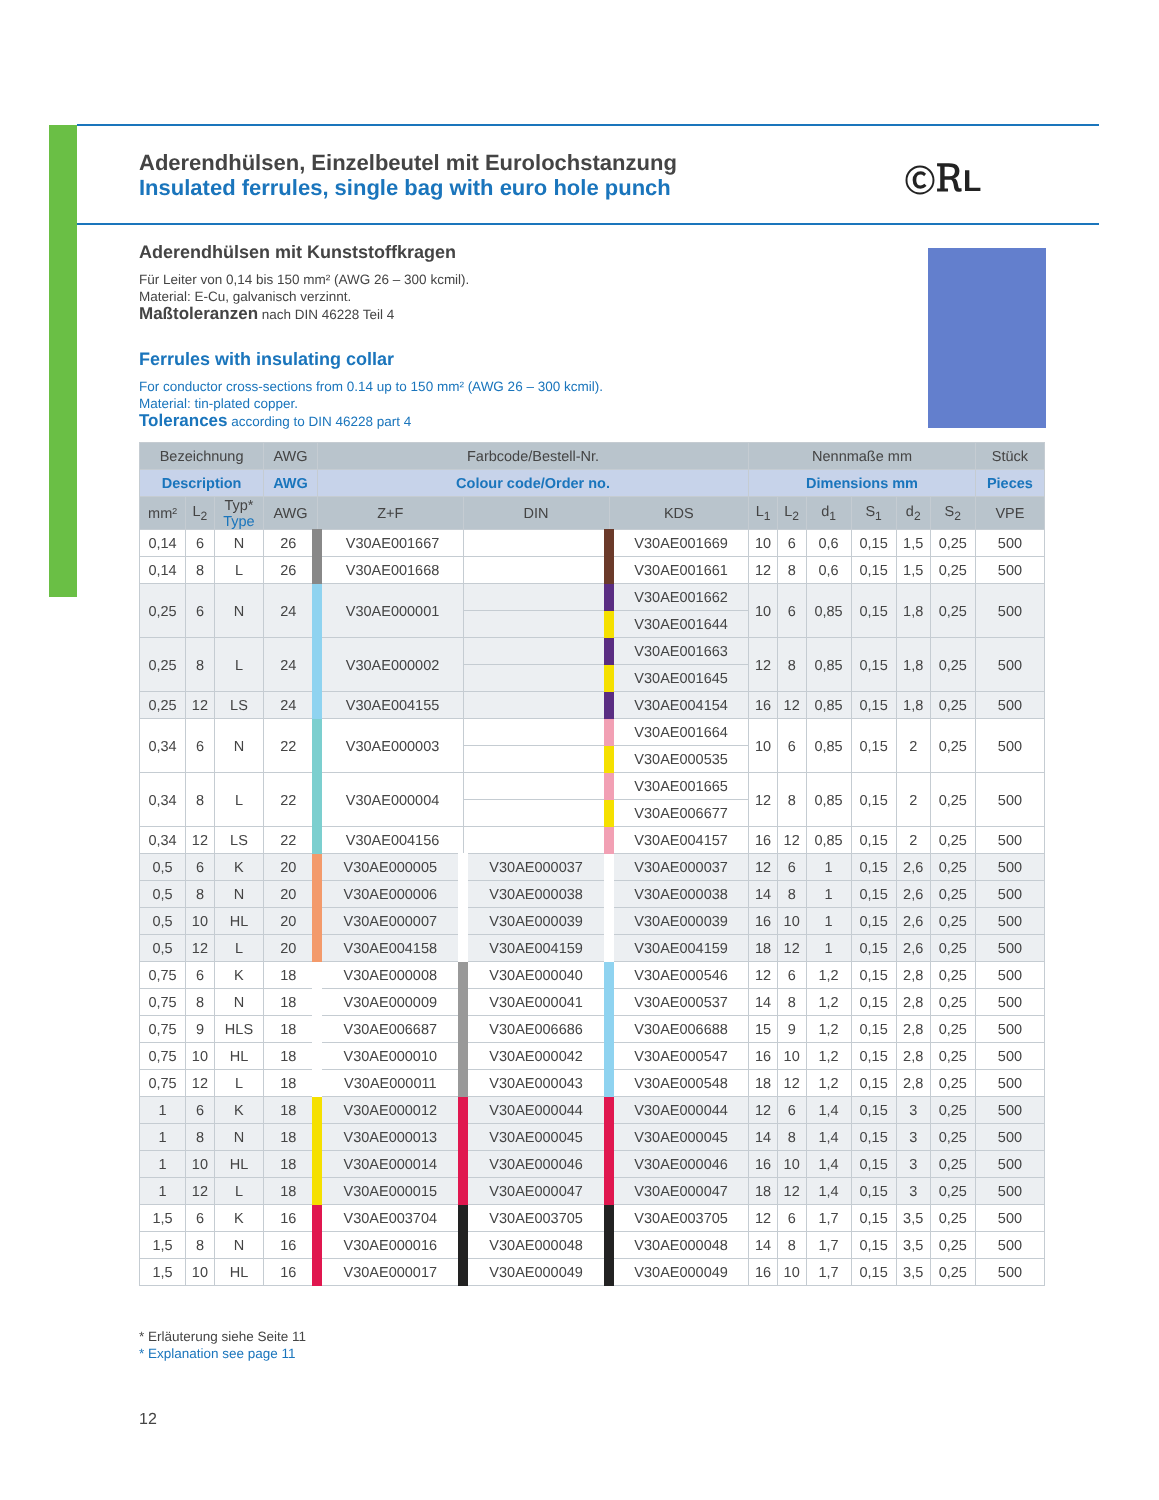ⒸᎡL
Aderendhülsen, Einzelbeutel mit Eurolochstanzung
Insulated ferrules, single bag with euro hole punch
Aderendhülsen mit Kunststoffkragen
Für Leiter von 0,14 bis 150 mm² (AWG 26 – 300 kcmil).
Material: E-Cu, galvanisch verzinnt.
Maßtoleranzen nach DIN 46228 Teil 4
Ferrules with insulating collar
For conductor cross-sections from 0.14 up to 150 mm² (AWG 26 – 300 kcmil).
Material: tin-plated copper.
Tolerances according to DIN 46228 part 4
| Bezeichnung | | | AWG | Farbcode/Bestell-Nr. | | | Nennmaße mm | | | | | | Stück |
| --- | --- | --- | --- | --- | --- | --- | --- | --- | --- | --- | --- | --- | --- |
| Description | | | AWG | Colour code/Order no. | | | Dimensions mm | | | | | | Pieces |
| mm² | L<sub>2</sub> | Typ* Type | AWG | Z+F | DIN | KDS | L<sub>1</sub> | L<sub>2</sub> | d<sub>1</sub> | S<sub>1</sub> | d<sub>2</sub> | S<sub>2</sub> | VPE |
| 0,14 | 6 | N | 26 | V30AE001667 | | V30AE001669 | 10 | 6 | 0,6 | 0,15 | 1,5 | 0,25 | 500 |
| 0,14 | 8 | L | 26 | V30AE001668 | | V30AE001661 | 12 | 8 | 0,6 | 0,15 | 1,5 | 0,25 | 500 |
| 0,25 | 6 | N | 24 | V30AE000001 | | V30AE001662 | 10 | 6 | 0,85 | 0,15 | 1,8 | 0,25 | 500 |
| | | | | | | V30AE001644 | | | | | | | |
| 0,25 | 8 | L | 24 | V30AE000002 | | V30AE001663 | 12 | 8 | 0,85 | 0,15 | 1,8 | 0,25 | 500 |
| | | | | | | V30AE001645 | | | | | | | |
| 0,25 | 12 | LS | 24 | V30AE004155 | | V30AE004154 | 16 | 12 | 0,85 | 0,15 | 1,8 | 0,25 | 500 |
| 0,34 | 6 | N | 22 | V30AE000003 | | V30AE001664 | 10 | 6 | 0,85 | 0,15 | 2 | 0,25 | 500 |
| | | | | | | V30AE000535 | | | | | | | |
| 0,34 | 8 | L | 22 | V30AE000004 | | V30AE001665 | 12 | 8 | 0,85 | 0,15 | 2 | 0,25 | 500 |
| | | | | | | V30AE006677 | | | | | | | |
| 0,34 | 12 | LS | 22 | V30AE004156 | | V30AE004157 | 16 | 12 | 0,85 | 0,15 | 2 | 0,25 | 500 |
| 0,5 | 6 | K | 20 | V30AE000005 | V30AE000037 | V30AE000037 | 12 | 6 | 1 | 0,15 | 2,6 | 0,25 | 500 |
| 0,5 | 8 | N | 20 | V30AE000006 | V30AE000038 | V30AE000038 | 14 | 8 | 1 | 0,15 | 2,6 | 0,25 | 500 |
| 0,5 | 10 | HL | 20 | V30AE000007 | V30AE000039 | V30AE000039 | 16 | 10 | 1 | 0,15 | 2,6 | 0,25 | 500 |
| 0,5 | 12 | L | 20 | V30AE004158 | V30AE004159 | V30AE004159 | 18 | 12 | 1 | 0,15 | 2,6 | 0,25 | 500 |
| 0,75 | 6 | K | 18 | V30AE000008 | V30AE000040 | V30AE000546 | 12 | 6 | 1,2 | 0,15 | 2,8 | 0,25 | 500 |
| 0,75 | 8 | N | 18 | V30AE000009 | V30AE000041 | V30AE000537 | 14 | 8 | 1,2 | 0,15 | 2,8 | 0,25 | 500 |
| 0,75 | 9 | HLS | 18 | V30AE006687 | V30AE006686 | V30AE006688 | 15 | 9 | 1,2 | 0,15 | 2,8 | 0,25 | 500 |
| 0,75 | 10 | HL | 18 | V30AE000010 | V30AE000042 | V30AE000547 | 16 | 10 | 1,2 | 0,15 | 2,8 | 0,25 | 500 |
| 0,75 | 12 | L | 18 | V30AE000011 | V30AE000043 | V30AE000548 | 18 | 12 | 1,2 | 0,15 | 2,8 | 0,25 | 500 |
| 1 | 6 | K | 18 | V30AE000012 | V30AE000044 | V30AE000044 | 12 | 6 | 1,4 | 0,15 | 3 | 0,25 | 500 |
| 1 | 8 | N | 18 | V30AE000013 | V30AE000045 | V30AE000045 | 14 | 8 | 1,4 | 0,15 | 3 | 0,25 | 500 |
| 1 | 10 | HL | 18 | V30AE000014 | V30AE000046 | V30AE000046 | 16 | 10 | 1,4 | 0,15 | 3 | 0,25 | 500 |
| 1 | 12 | L | 18 | V30AE000015 | V30AE000047 | V30AE000047 | 18 | 12 | 1,4 | 0,15 | 3 | 0,25 | 500 |
| 1,5 | 6 | K | 16 | V30AE003704 | V30AE003705 | V30AE003705 | 12 | 6 | 1,7 | 0,15 | 3,5 | 0,25 | 500 |
| 1,5 | 8 | N | 16 | V30AE000016 | V30AE000048 | V30AE000048 | 14 | 8 | 1,7 | 0,15 | 3,5 | 0,25 | 500 |
| 1,5 | 10 | HL | 16 | V30AE000017 | V30AE000049 | V30AE000049 | 16 | 10 | 1,7 | 0,15 | 3,5 | 0,25 | 500 |
* Erläuterung siehe Seite 11
* Explanation see page 11
12